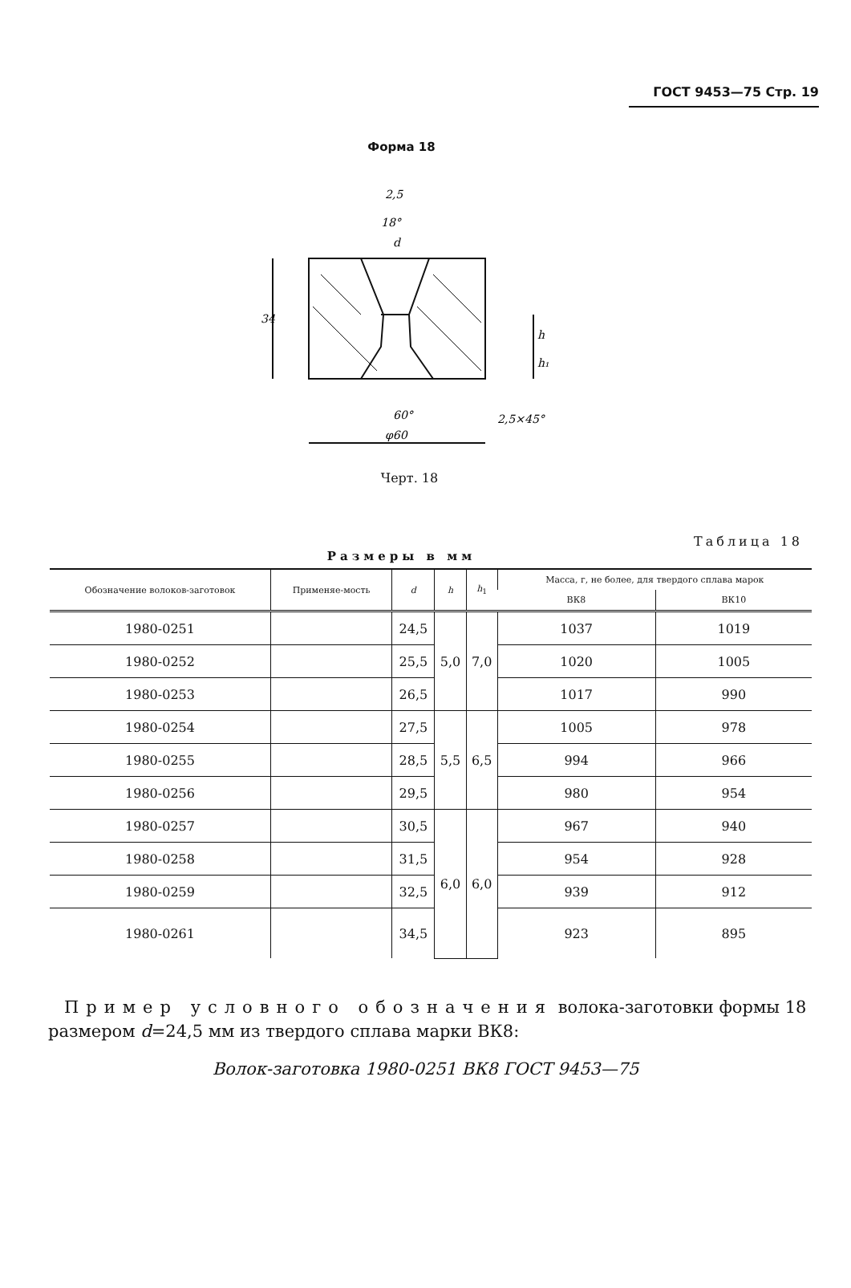ГОСТ 9453—75 Стр. 19
Форма 18
2,5
18°
d
34
60°
φ60
h
h₁
2,5×45°
Черт. 18
Таблица 18
Размеры в мм
| Обозначение волоков-заготовок | Применяе-мость | d | h | h<sub>1</sub> | Масса, г, не более, для твердого сплава марок | |
| --- | --- | --- | --- | --- | --- | --- |
| | | | | | ВК8 | ВК10 |
| 1980-0251 | | 24,5 | 5,0 | 7,0 | 1037 | 1019 |
| 1980-0252 | | 25,5 | | | 1020 | 1005 |
| 1980-0253 | | 26,5 | | | 1017 | 990 |
| 1980-0254 | | 27,5 | 5,5 | 6,5 | 1005 | 978 |
| 1980-0255 | | 28,5 | | | 994 | 966 |
| 1980-0256 | | 29,5 | | | 980 | 954 |
| 1980-0257 | | 30,5 | 6,0 | 6,0 | 967 | 940 |
| 1980-0258 | | 31,5 | | | 954 | 928 |
| 1980-0259 | | 32,5 | | | 939 | 912 |
| 1980-0261 | | 34,5 | | | 923 | 895 |
Пример условного обозначения волока-заготовки формы 18 размером d=24,5 мм из твердого сплава марки ВК8:
Волок-заготовка 1980-0251 ВК8 ГОСТ 9453—75